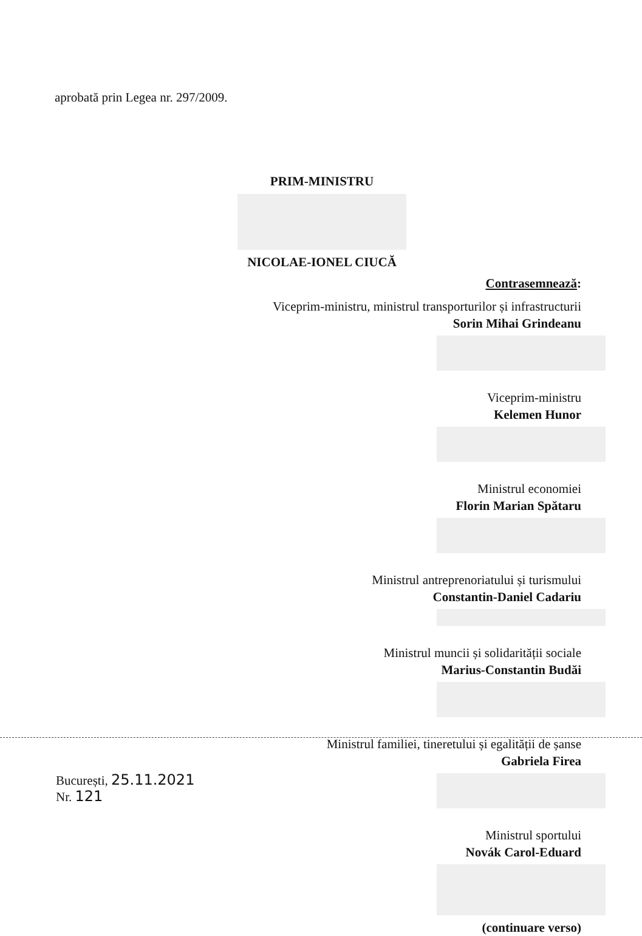aprobată prin Legea nr. 297/2009.
PRIM-MINISTRU
NICOLAE-IONEL CIUCĂ
Contrasemnează:
Viceprim-ministru, ministrul transporturilor și infrastructurii
Sorin Mihai Grindeanu
Viceprim-ministru
Kelemen Hunor
Ministrul economiei
Florin Marian Spătaru
Ministrul antreprenoriatului și turismului
Constantin-Daniel Cadariu
Ministrul muncii și solidarității sociale
Marius-Constantin Budăi
Ministrul familiei, tineretului și egalității de șanse
Gabriela Firea
Ministrul sportului
Novák Carol-Eduard
(continuare verso)
București, 25.11.2021
Nr. 121